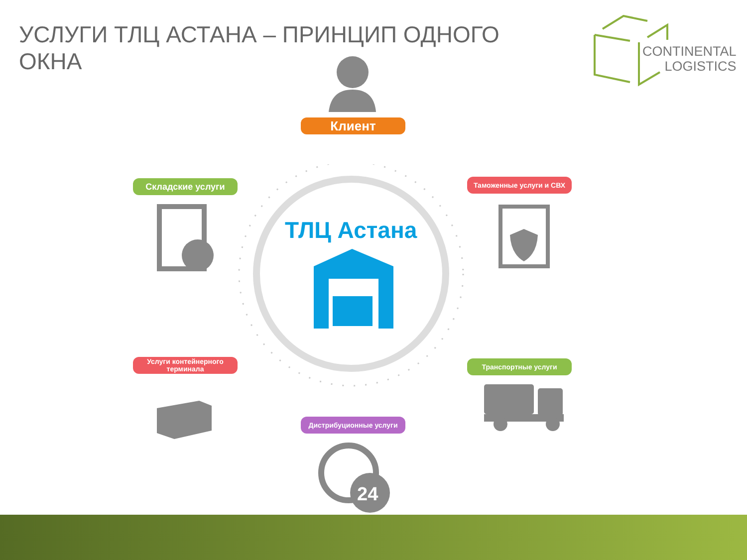УСЛУГИ ТЛЦ АСТАНА – ПРИНЦИП ОДНОГО ОКНА
CONTINENTAL
LOGISTICS
ТЛЦ Астана
Клиент
Складские услуги Таможенные услуги и СВХ
Услуги контейнерного терминала
Транспортные услуги
Дистрибуционные услуги
24